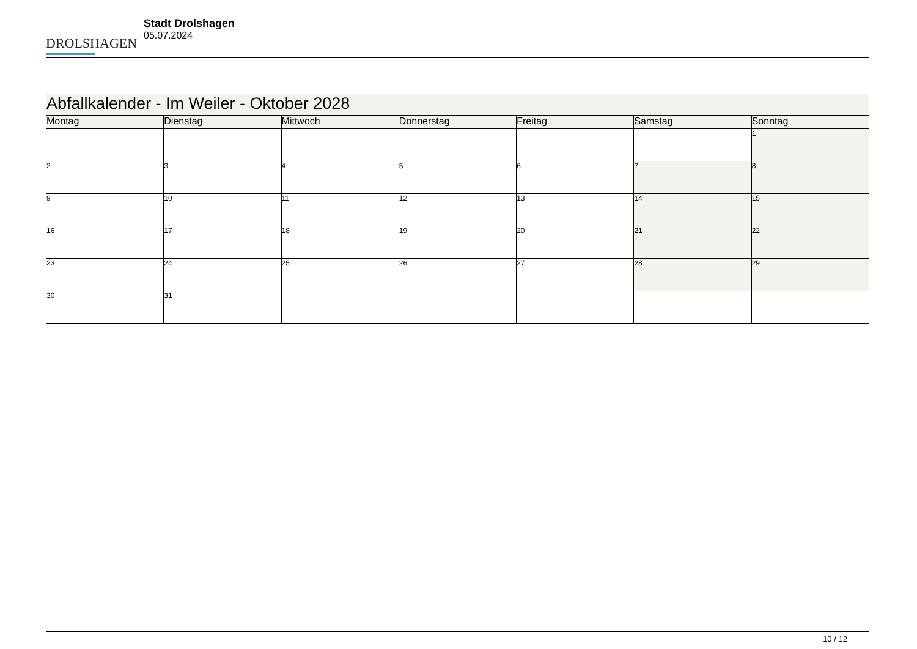DROLSHAGEN
Stadt Drolshagen
05.07.2024
| Abfallkalender - Im Weiler - Oktober 2028 | | | | | | |
| --- | --- | --- | --- | --- | --- | --- |
| Montag | Dienstag | Mittwoch | Donnerstag | Freitag | Samstag | Sonntag |
| | | | | | | 1 |
| 2 | 3 | 4 | 5 | 6 | 7 | 8 |
| 9 | 10 | 11 | 12 | 13 | 14 | 15 |
| 16 | 17 | 18 | 19 | 20 | 21 | 22 |
| 23 | 24 | 25 | 26 | 27 | 28 | 29 |
| 30 | 31 | | | | | |
10 / 12